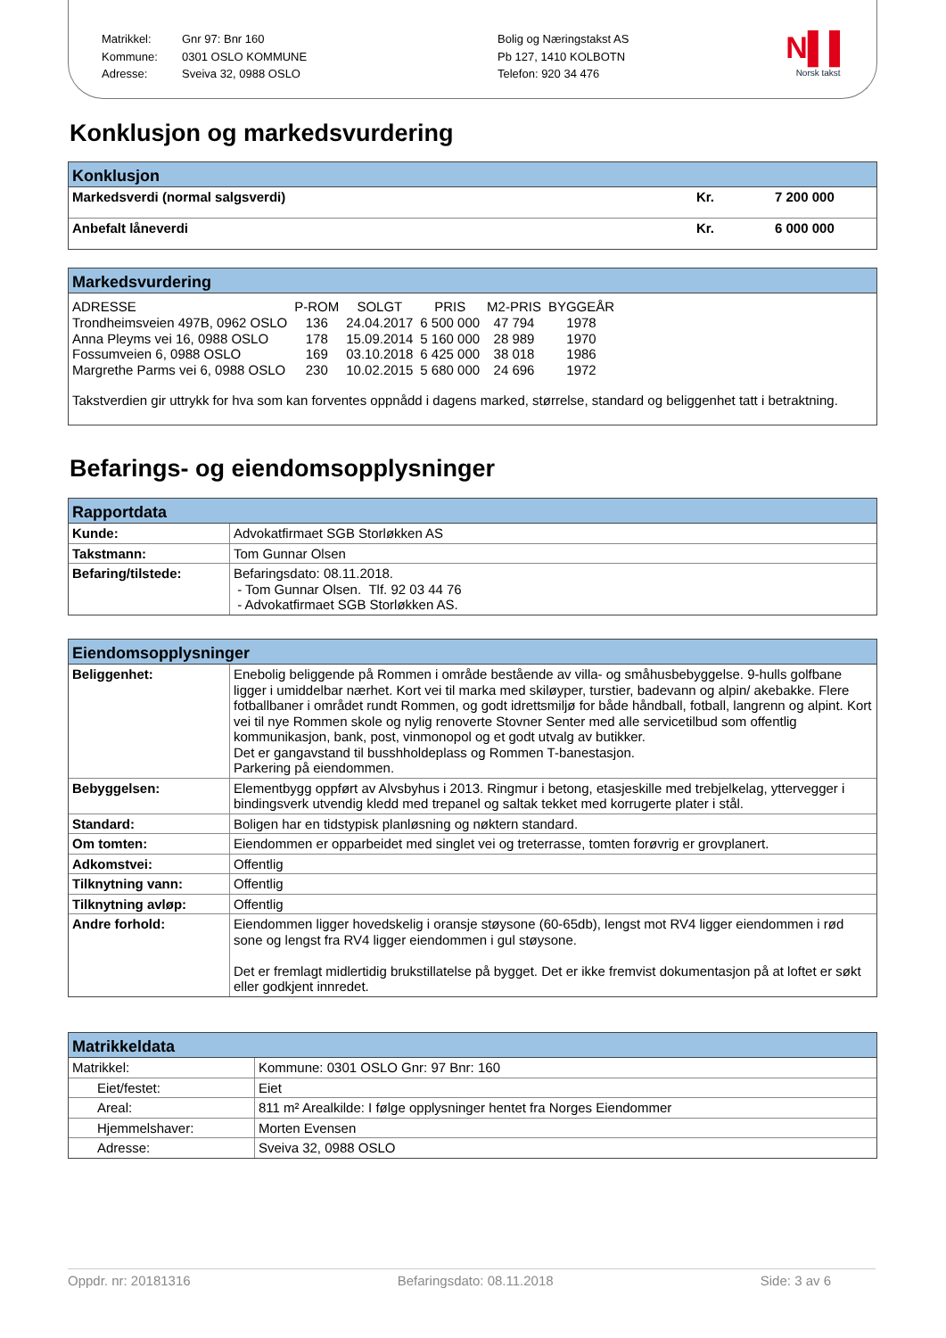Matrikkel:
Kommune:
Adresse:
Gnr 97: Bnr 160
0301 OSLO KOMMUNE
Sveiva 32, 0988 OSLO
Bolig og Næringstakst AS
Pb 127, 1410 KOLBOTN
Telefon: 920 34 476
N▌▌
Norsk takst
Konklusjon og markedsvurdering
Konklusjon
| Markedsverdi (normal salgsverdi) | Kr. | 7 200 000 |
| Anbefalt låneverdi | Kr. | 6 000 000 |
Markedsvurdering
| ADRESSE | P-ROM | SOLGT | PRIS | M2-PRIS | BYGGEÅR |
| --- | --- | --- | --- | --- | --- |
| Trondheimsveien 497B, 0962 OSLO | 136 | 24.04.2017 | 6 500 000 | 47 794 | 1978 |
| Anna Pleyms vei 16, 0988 OSLO | 178 | 15.09.2014 | 5 160 000 | 28 989 | 1970 |
| Fossumveien 6, 0988 OSLO | 169 | 03.10.2018 | 6 425 000 | 38 018 | 1986 |
| Margrethe Parms vei 6, 0988 OSLO | 230 | 10.02.2015 | 5 680 000 | 24 696 | 1972 |
Takstverdien gir uttrykk for hva som kan forventes oppnådd i dagens marked, størrelse, standard og beliggenhet tatt i betraktning.
Befarings- og eiendomsopplysninger
Rapportdata
| Kunde: | Advokatfirmaet SGB Storløkken AS |
| Takstmann: | Tom Gunnar Olsen |
| Befaring/tilstede: | Befaringsdato: 08.11.2018. - Tom Gunnar Olsen. Tlf. 92 03 44 76 - Advokatfirmaet SGB Storløkken AS. |
Eiendomsopplysninger
| Beliggenhet: | Enebolig beliggende på Rommen i område bestående av villa- og småhusbebyggelse. 9-hulls golfbane ligger i umiddelbar nærhet. Kort vei til marka med skiløyper, turstier, badevann og alpin/ akebakke. Flere fotballbaner i området rundt Rommen, og godt idrettsmiljø for både håndball, fotball, langrenn og alpint. Kort vei til nye Rommen skole og nylig renoverte Stovner Senter med alle servicetilbud som offentlig kommunikasjon, bank, post, vinmonopol og et godt utvalg av butikker. Det er gangavstand til busshholdeplass og Rommen T-banestasjon. Parkering på eiendommen. |
| Bebyggelsen: | Elementbygg oppført av Alvsbyhus i 2013. Ringmur i betong, etasjeskille med trebjelkelag, yttervegger i bindingsverk utvendig kledd med trepanel og saltak tekket med korrugerte plater i stål. |
| Standard: | Boligen har en tidstypisk planløsning og nøktern standard. |
| Om tomten: | Eiendommen er opparbeidet med singlet vei og treterrasse, tomten forøvrig er grovplanert. |
| Adkomstvei: | Offentlig |
| Tilknytning vann: | Offentlig |
| Tilknytning avløp: | Offentlig |
| Andre forhold: | Eiendommen ligger hovedskelig i oransje støysone (60-65db), lengst mot RV4 ligger eiendommen i rød sone og lengst fra RV4 ligger eiendommen i gul støysone. Det er fremlagt midlertidig brukstillatelse på bygget. Det er ikke fremvist dokumentasjon på at loftet er søkt eller godkjent innredet. |
Matrikkeldata
| Matrikkel: | Kommune: 0301 OSLO Gnr: 97 Bnr: 160 |
| Eiet/festet: | Eiet |
| Areal: | 811 m² Arealkilde: I følge opplysninger hentet fra Norges Eiendommer |
| Hjemmelshaver: | Morten Evensen |
| Adresse: | Sveiva 32, 0988 OSLO |
Oppdr. nr: 20181316 Befaringsdato: 08.11.2018 Side: 3 av 6